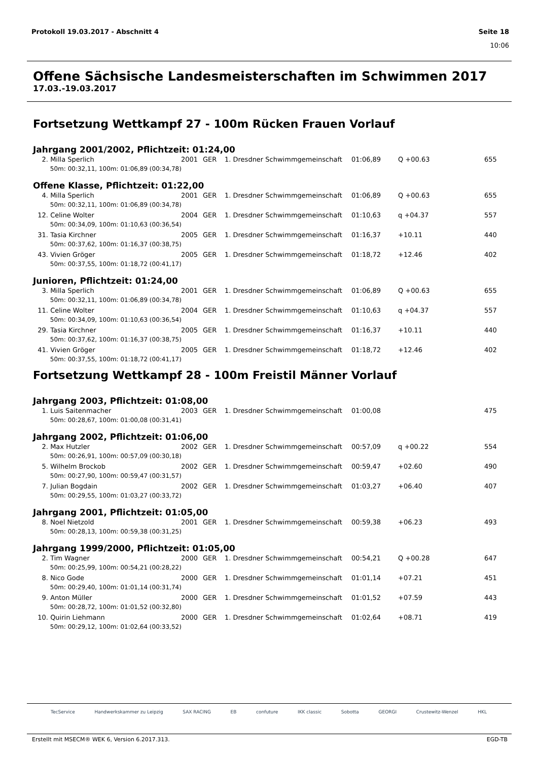Protokoll 19.03.2017 - Abschnitt 4 Seite 18
10:06
Offene Sächsische Landesmeisterschaften im Schwimmen 2017
17.03.-19.03.2017
Fortsetzung Wettkampf 27 - 100m Rücken Frauen Vorlauf
Jahrgang 2001/2002, Pflichtzeit: 01:24,00
| 2. | Milla Sperlich | 2001 | GER | 1. Dresdner Schwimmgemeinschaft | 01:06,89 | Q +00.63 | 655 |
| | 50m: 00:32,11, 100m: 01:06,89 (00:34,78) | | | | | | |
Offene Klasse, Pflichtzeit: 01:22,00
| 4. | Milla Sperlich | 2001 | GER | 1. Dresdner Schwimmgemeinschaft | 01:06,89 | Q +00.63 | 655 |
| | 50m: 00:32,11, 100m: 01:06,89 (00:34,78) | | | | | | |
| 12. | Celine Wolter | 2004 | GER | 1. Dresdner Schwimmgemeinschaft | 01:10,63 | q +04.37 | 557 |
| | 50m: 00:34,09, 100m: 01:10,63 (00:36,54) | | | | | | |
| 31. | Tasia Kirchner | 2005 | GER | 1. Dresdner Schwimmgemeinschaft | 01:16,37 | +10.11 | 440 |
| | 50m: 00:37,62, 100m: 01:16,37 (00:38,75) | | | | | | |
| 43. | Vivien Gröger | 2005 | GER | 1. Dresdner Schwimmgemeinschaft | 01:18,72 | +12.46 | 402 |
| | 50m: 00:37,55, 100m: 01:18,72 (00:41,17) | | | | | | |
Junioren, Pflichtzeit: 01:24,00
| 3. | Milla Sperlich | 2001 | GER | 1. Dresdner Schwimmgemeinschaft | 01:06,89 | Q +00.63 | 655 |
| | 50m: 00:32,11, 100m: 01:06,89 (00:34,78) | | | | | | |
| 11. | Celine Wolter | 2004 | GER | 1. Dresdner Schwimmgemeinschaft | 01:10,63 | q +04.37 | 557 |
| | 50m: 00:34,09, 100m: 01:10,63 (00:36,54) | | | | | | |
| 29. | Tasia Kirchner | 2005 | GER | 1. Dresdner Schwimmgemeinschaft | 01:16,37 | +10.11 | 440 |
| | 50m: 00:37,62, 100m: 01:16,37 (00:38,75) | | | | | | |
| 41. | Vivien Gröger | 2005 | GER | 1. Dresdner Schwimmgemeinschaft | 01:18,72 | +12.46 | 402 |
| | 50m: 00:37,55, 100m: 01:18,72 (00:41,17) | | | | | | |
Fortsetzung Wettkampf 28 - 100m Freistil Männer Vorlauf
Jahrgang 2003, Pflichtzeit: 01:08,00
| 1. | Luis Saitenmacher | 2003 | GER | 1. Dresdner Schwimmgemeinschaft | 01:00,08 | | 475 |
| | 50m: 00:28,67, 100m: 01:00,08 (00:31,41) | | | | | | |
Jahrgang 2002, Pflichtzeit: 01:06,00
| 2. | Max Hutzler | 2002 | GER | 1. Dresdner Schwimmgemeinschaft | 00:57,09 | q +00.22 | 554 |
| | 50m: 00:26,91, 100m: 00:57,09 (00:30,18) | | | | | | |
| 5. | Wilhelm Brockob | 2002 | GER | 1. Dresdner Schwimmgemeinschaft | 00:59,47 | +02.60 | 490 |
| | 50m: 00:27,90, 100m: 00:59,47 (00:31,57) | | | | | | |
| 7. | Julian Bogdain | 2002 | GER | 1. Dresdner Schwimmgemeinschaft | 01:03,27 | +06.40 | 407 |
| | 50m: 00:29,55, 100m: 01:03,27 (00:33,72) | | | | | | |
Jahrgang 2001, Pflichtzeit: 01:05,00
| 8. | Noel Nietzold | 2001 | GER | 1. Dresdner Schwimmgemeinschaft | 00:59,38 | +06.23 | 493 |
| | 50m: 00:28,13, 100m: 00:59,38 (00:31,25) | | | | | | |
Jahrgang 1999/2000, Pflichtzeit: 01:05,00
| 2. | Tim Wagner | 2000 | GER | 1. Dresdner Schwimmgemeinschaft | 00:54,21 | Q +00.28 | 647 |
| | 50m: 00:25,99, 100m: 00:54,21 (00:28,22) | | | | | | |
| 8. | Nico Gode | 2000 | GER | 1. Dresdner Schwimmgemeinschaft | 01:01,14 | +07.21 | 451 |
| | 50m: 00:29,40, 100m: 01:01,14 (00:31,74) | | | | | | |
| 9. | Anton Müller | 2000 | GER | 1. Dresdner Schwimmgemeinschaft | 01:01,52 | +07.59 | 443 |
| | 50m: 00:28,72, 100m: 01:01,52 (00:32,80) | | | | | | |
| 10. | Quirin Liehmann | 2000 | GER | 1. Dresdner Schwimmgemeinschaft | 01:02,64 | +08.71 | 419 |
| | 50m: 00:29,12, 100m: 01:02,64 (00:33,52) | | | | | | |
TecService Handwerkskammer zu Leipzig SAX RACING EB confuture IKK classic Sobotta GEORGI Crustewitz-Wenzel HKL
Erstellt mit MSECM® WEK 6, Version 6.2017.313. EGD-TB